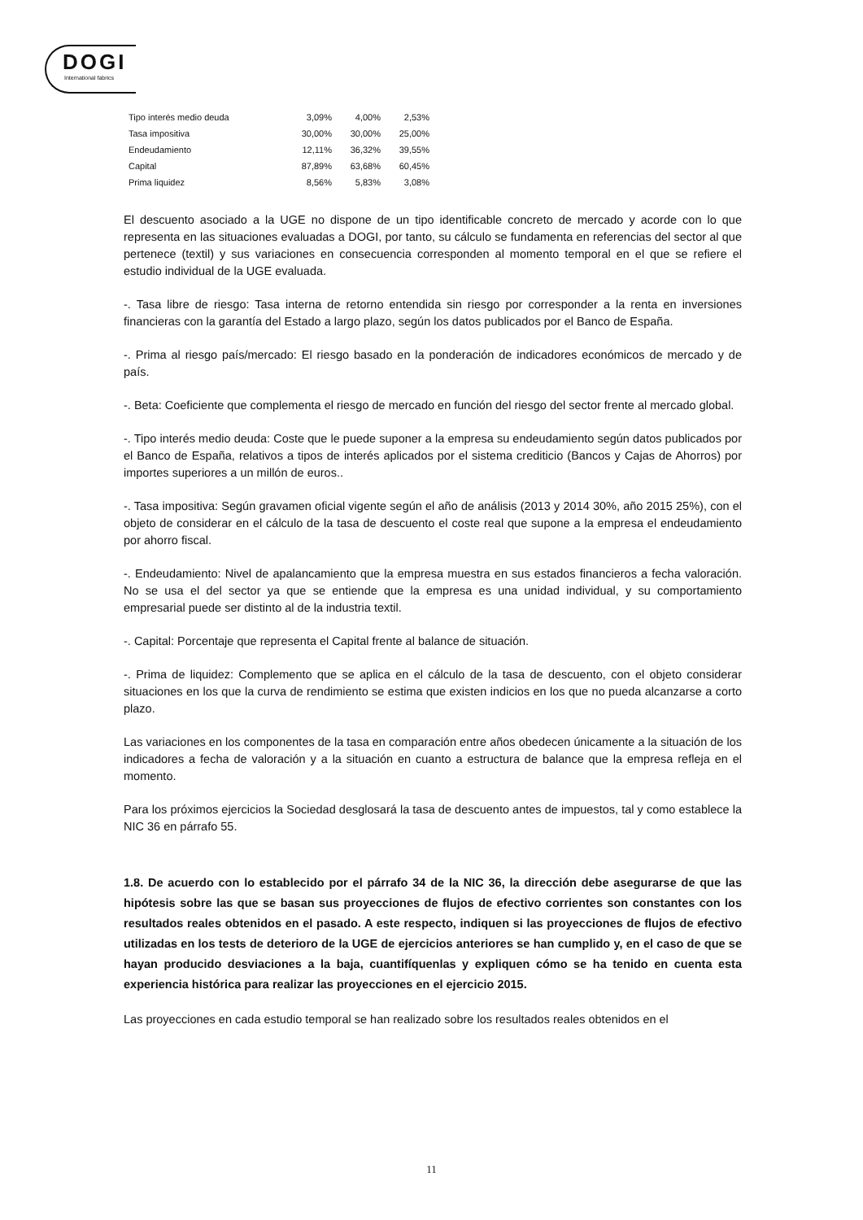DOGI
International fabrics
| Tipo interés medio deuda | 3,09% | 4,00% | 2,53% |
| Tasa impositiva | 30,00% | 30,00% | 25,00% |
| Endeudamiento | 12,11% | 36,32% | 39,55% |
| Capital | 87,89% | 63,68% | 60,45% |
| Prima liquidez | 8,56% | 5,83% | 3,08% |
El descuento asociado a la UGE no dispone de un tipo identificable concreto de mercado y acorde con lo que representa en las situaciones evaluadas a DOGI, por tanto, su cálculo se fundamenta en referencias del sector al que pertenece (textil) y sus variaciones en consecuencia corresponden al momento temporal en el que se refiere el estudio individual de la UGE evaluada.
-. Tasa libre de riesgo: Tasa interna de retorno entendida sin riesgo por corresponder a la renta en inversiones financieras con la garantía del Estado a largo plazo, según los datos publicados por el Banco de España.
-. Prima al riesgo país/mercado: El riesgo basado en la ponderación de indicadores económicos de mercado y de país.
-. Beta: Coeficiente que complementa el riesgo de mercado en función del riesgo del sector frente al mercado global.
-. Tipo interés medio deuda: Coste que le puede suponer a la empresa su endeudamiento según datos publicados por el Banco de España, relativos a tipos de interés aplicados por el sistema crediticio (Bancos y Cajas de Ahorros) por importes superiores a un millón de euros..
-. Tasa impositiva: Según gravamen oficial vigente según el año de análisis (2013 y 2014 30%, año 2015 25%), con el objeto de considerar en el cálculo de la tasa de descuento el coste real que supone a la empresa el endeudamiento por ahorro fiscal.
-. Endeudamiento: Nivel de apalancamiento que la empresa muestra en sus estados financieros a fecha valoración. No se usa el del sector ya que se entiende que la empresa es una unidad individual, y su comportamiento empresarial puede ser distinto al de la industria textil.
-. Capital: Porcentaje que representa el Capital frente al balance de situación.
-. Prima de liquidez: Complemento que se aplica en el cálculo de la tasa de descuento, con el objeto considerar situaciones en los que la curva de rendimiento se estima que existen indicios en los que no pueda alcanzarse a corto plazo.
Las variaciones en los componentes de la tasa en comparación entre años obedecen únicamente a la situación de los indicadores a fecha de valoración y a la situación en cuanto a estructura de balance que la empresa refleja en el momento.
Para los próximos ejercicios la Sociedad desglosará la tasa de descuento antes de impuestos, tal y como establece la NIC 36 en párrafo 55.
1.8. De acuerdo con lo establecido por el párrafo 34 de la NIC 36, la dirección debe asegurarse de que las hipótesis sobre las que se basan sus proyecciones de flujos de efectivo corrientes son constantes con los resultados reales obtenidos en el pasado. A este respecto, indiquen si las proyecciones de flujos de efectivo utilizadas en los tests de deterioro de la UGE de ejercicios anteriores se han cumplido y, en el caso de que se hayan producido desviaciones a la baja, cuantifíquenlas y expliquen cómo se ha tenido en cuenta esta experiencia histórica para realizar las proyecciones en el ejercicio 2015.
Las proyecciones en cada estudio temporal se han realizado sobre los resultados reales obtenidos en el
11